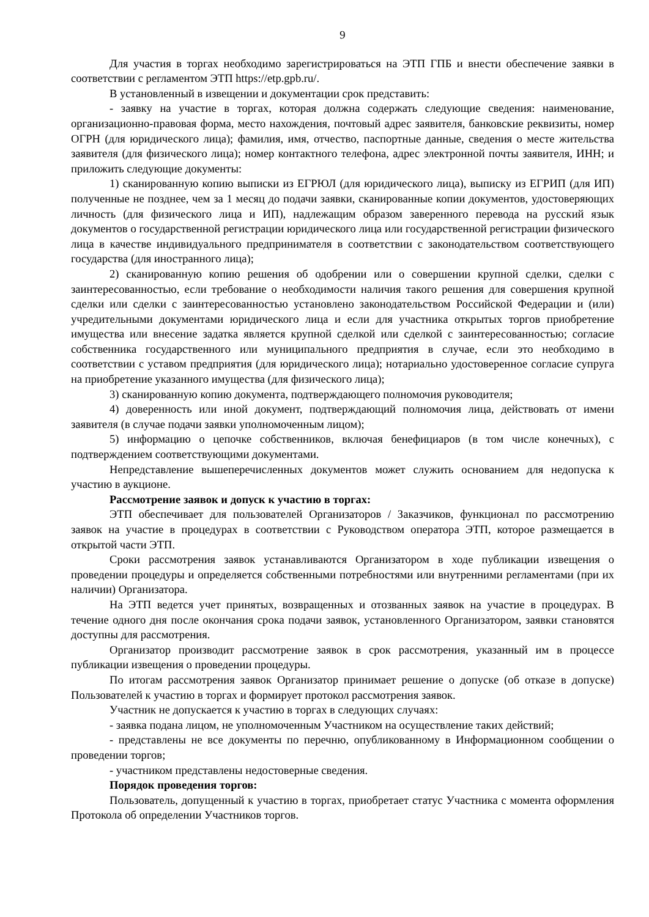9
Для участия в торгах необходимо зарегистрироваться на ЭТП ГПБ и внести обеспечение заявки в соответствии с регламентом ЭТП https://etp.gpb.ru/.
В установленный в извещении и документации срок представить:
- заявку на участие в торгах, которая должна содержать следующие сведения: наименование, организационно-правовая форма, место нахождения, почтовый адрес заявителя, банковские реквизиты, номер ОГРН (для юридического лица); фамилия, имя, отчество, паспортные данные, сведения о месте жительства заявителя (для физического лица); номер контактного телефона, адрес электронной почты заявителя, ИНН; и приложить следующие документы:
1) сканированную копию выписки из ЕГРЮЛ (для юридического лица), выписку из ЕГРИП (для ИП) полученные не позднее, чем за 1 месяц до подачи заявки, сканированные копии документов, удостоверяющих личность (для физического лица и ИП), надлежащим образом заверенного перевода на русский язык документов о государственной регистрации юридического лица или государственной регистрации физического лица в качестве индивидуального предпринимателя в соответствии с законодательством соответствующего государства (для иностранного лица);
2) сканированную копию решения об одобрении или о совершении крупной сделки, сделки с заинтересованностью, если требование о необходимости наличия такого решения для совершения крупной сделки или сделки с заинтересованностью установлено законодательством Российской Федерации и (или) учредительными документами юридического лица и если для участника открытых торгов приобретение имущества или внесение задатка является крупной сделкой или сделкой с заинтересованностью; согласие собственника государственного или муниципального предприятия в случае, если это необходимо в соответствии с уставом предприятия (для юридического лица); нотариально удостоверенное согласие супруга на приобретение указанного имущества (для физического лица);
3) сканированную копию документа, подтверждающего полномочия руководителя;
4) доверенность или иной документ, подтверждающий полномочия лица, действовать от имени заявителя (в случае подачи заявки уполномоченным лицом);
5) информацию о цепочке собственников, включая бенефициаров (в том числе конечных), с подтверждением соответствующими документами.
Непредставление вышеперечисленных документов может служить основанием для недопуска к участию в аукционе.
Рассмотрение заявок и допуск к участию в торгах:
ЭТП обеспечивает для пользователей Организаторов / Заказчиков, функционал по рассмотрению заявок на участие в процедурах в соответствии с Руководством оператора ЭТП, которое размещается в открытой части ЭТП.
Сроки рассмотрения заявок устанавливаются Организатором в ходе публикации извещения о проведении процедуры и определяется собственными потребностями или внутренними регламентами (при их наличии) Организатора.
На ЭТП ведется учет принятых, возвращенных и отозванных заявок на участие в процедурах. В течение одного дня после окончания срока подачи заявок, установленного Организатором, заявки становятся доступны для рассмотрения.
Организатор производит рассмотрение заявок в срок рассмотрения, указанный им в процессе публикации извещения о проведении процедуры.
По итогам рассмотрения заявок Организатор принимает решение о допуске (об отказе в допуске) Пользователей к участию в торгах и формирует протокол рассмотрения заявок.
Участник не допускается к участию в торгах в следующих случаях:
- заявка подана лицом, не уполномоченным Участником на осуществление таких действий;
- представлены не все документы по перечню, опубликованному в Информационном сообщении о проведении торгов;
- участником представлены недостоверные сведения.
Порядок проведения торгов:
Пользователь, допущенный к участию в торгах, приобретает статус Участника с момента оформления Протокола об определении Участников торгов.